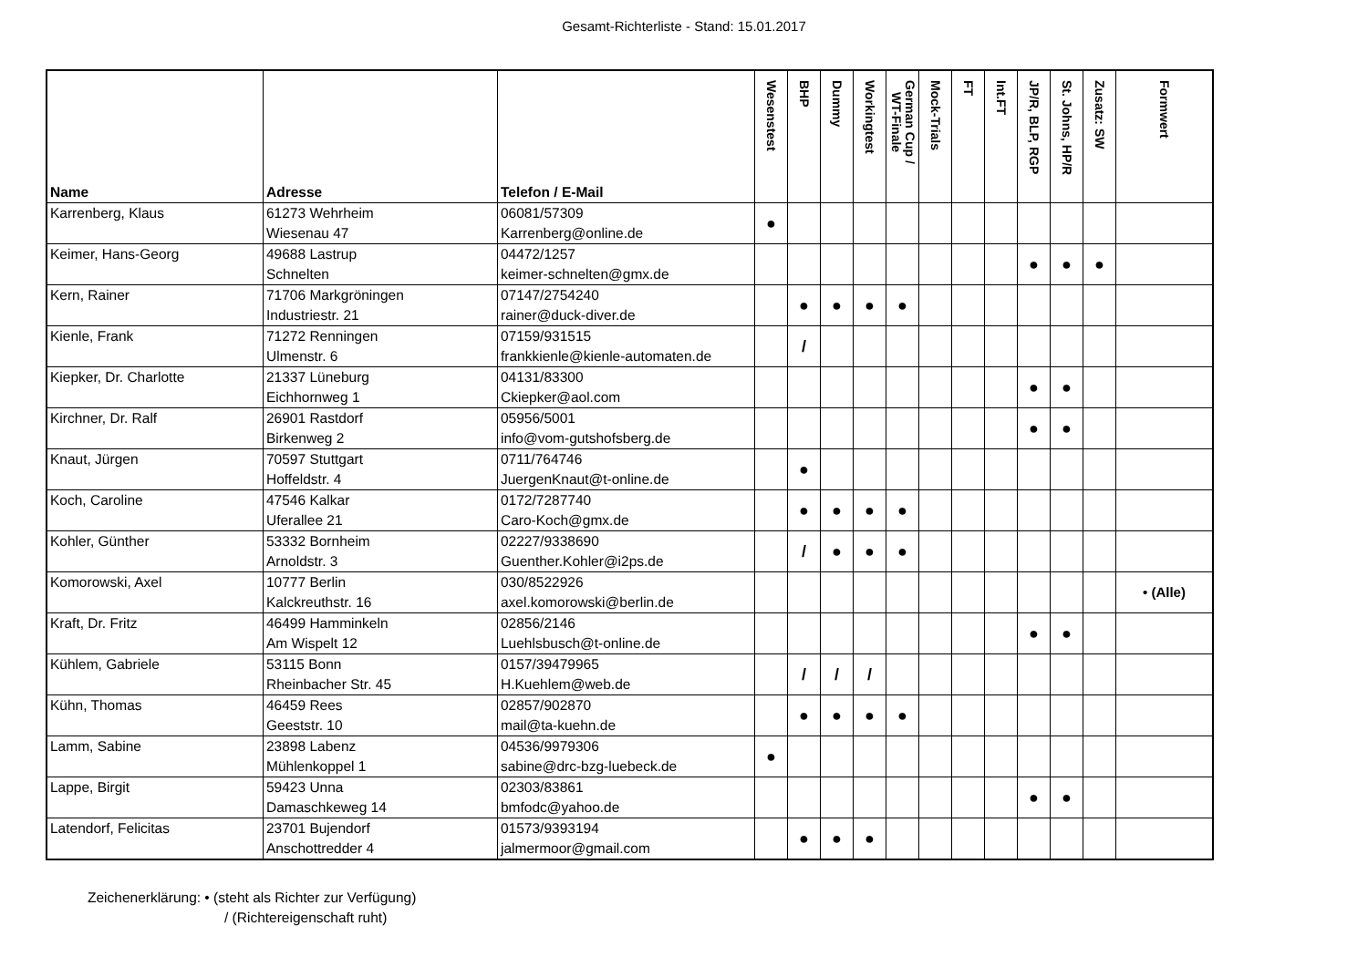Gesamt-Richterliste - Stand: 15.01.2017
| Name | Adresse | Telefon / E-Mail | Wesenstest | BHP | Dummy | Workingtest | German Cup / WT-Finale | Mock-Trials | FT | Int.FT | JP/R, BLP, RGP | St. Johns, HP/R | Zusatz: SW | Formwert |
| --- | --- | --- | --- | --- | --- | --- | --- | --- | --- | --- | --- | --- | --- | --- |
| Karrenberg, Klaus | 61273 Wehrheim Wiesenau 47 | 06081/57309 Karrenberg@online.de | ● | | | | | | | | | | | |
| Keimer, Hans-Georg | 49688 Lastrup Schnelten | 04472/1257 keimer-schnelten@gmx.de | | | | | | | | | ● | ● | ● | |
| Kern, Rainer | 71706 Markgröningen Industriestr. 21 | 07147/2754240 rainer@duck-diver.de | | ● | ● | ● | ● | | | | | | | |
| Kienle, Frank | 71272 Renningen Ulmenstr. 6 | 07159/931515 frankkienle@kienle-automaten.de | | / | | | | | | | | | | |
| Kiepker, Dr. Charlotte | 21337 Lüneburg Eichhornweg 1 | 04131/83300 Ckiepker@aol.com | | | | | | | | | ● | ● | | |
| Kirchner, Dr. Ralf | 26901 Rastdorf Birkenweg 2 | 05956/5001 info@vom-gutshofsberg.de | | | | | | | | | ● | ● | | |
| Knaut, Jürgen | 70597 Stuttgart Hoffeldstr. 4 | 0711/764746 JuergenKnaut@t-online.de | | ● | | | | | | | | | | |
| Koch, Caroline | 47546 Kalkar Uferallee 21 | 0172/7287740 Caro-Koch@gmx.de | | ● | ● | ● | ● | | | | | | | |
| Kohler, Günther | 53332 Bornheim Arnoldstr. 3 | 02227/9338690 Guenther.Kohler@i2ps.de | | / | ● | ● | ● | | | | | | | |
| Komorowski, Axel | 10777 Berlin Kalckreuthstr. 16 | 030/8522926 axel.komorowski@berlin.de | | | | | | | | | | | | • (Alle) |
| Kraft, Dr. Fritz | 46499 Hamminkeln Am Wispelt 12 | 02856/2146 Luehlsbusch@t-online.de | | | | | | | | | ● | ● | | |
| Kühlem, Gabriele | 53115 Bonn Rheinbacher Str. 45 | 0157/39479965 H.Kuehlem@web.de | | / | / | / | | | | | | | | |
| Kühn, Thomas | 46459 Rees Geeststr. 10 | 02857/902870 mail@ta-kuehn.de | | ● | ● | ● | ● | | | | | | | |
| Lamm, Sabine | 23898 Labenz Mühlenkoppel 1 | 04536/9979306 sabine@drc-bzg-luebeck.de | ● | | | | | | | | | | | |
| Lappe, Birgit | 59423 Unna Damaschkeweg 14 | 02303/83861 bmfodc@yahoo.de | | | | | | | | | ● | ● | | |
| Latendorf, Felicitas | 23701 Bujendorf Anschottredder 4 | 01573/9393194 jalmermoor@gmail.com | | ● | ● | ● | | | | | | | | |
Zeichenerklärung: • (steht als Richter zur Verfügung)
/ (Richtereigenschaft ruht)